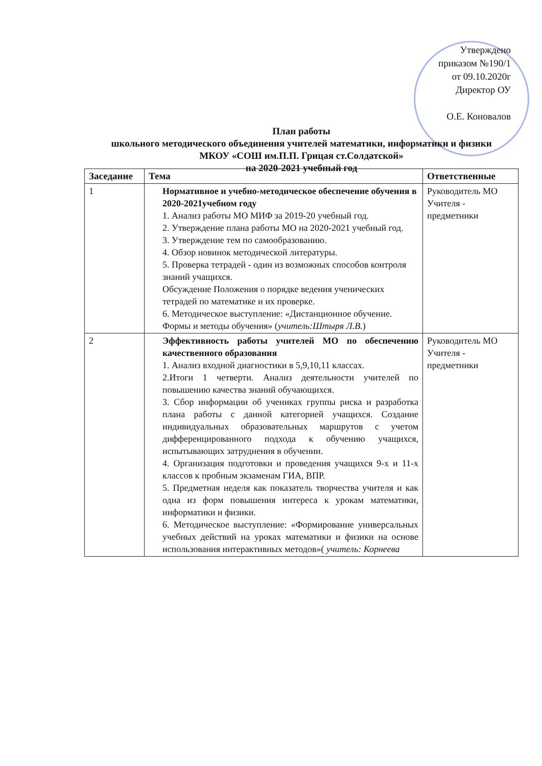Утверждено
приказом №190/1
от 09.10.2020г
Директор ОУ
О.Е. Коновалов
План работы
школьного методического объединения учителей математики, информатики и физики МКОУ «СОШ им.П.П. Грицая ст.Солдатской»
на 2020-2021 учебный год
| Заседание | Тема | Ответственные |
| --- | --- | --- |
| 1 | Нормативное и учебно-методическое обеспечение обучения в 2020-2021учебном году 1. Анализ работы МО МИФ за 2019-20 учебный год. 2. Утверждение плана работы МО на 2020-2021 учебный год. 3. Утверждение тем по самообразованию. 4. Обзор новинок методической литературы. 5. Проверка тетрадей - один из возможных способов контроля знаний учащихся. Обсуждение Положения о порядке ведения ученических тетрадей по математике и их проверке. 6. Методическое выступление: «Дистанционное обучение. Формы и методы обучения» ( учитель:Штыря Л.В. ) | Руководитель МО Учителя - предметники |
| 2 | Эффективность работы учителей МО по обеспечению качественного образования 1. Анализ входной диагностики в 5,9,10,11 классах. 2.Итоги 1 четверти. Анализ деятельности учителей по повышению качества знаний обучающихся. 3. Сбор информации об учениках группы риска и разработка плана работы с данной категорией учащихся. Создание индивидуальных образовательных маршрутов с учетом дифференцированного подхода к обучению учащихся, испытывающих затруднения в обучении. 4. Организация подготовки и проведения учащихся 9-х и 11-х классов к пробным экзаменам ГИА, ВПР. 5. Предметная неделя как показатель творчества учителя и как одна из форм повышения интереса к урокам математики, информатики и физики. 6. Методическое выступление: «Формирование универсальных учебных действий на уроках математики и физики на основе использования интерактивных методов»( учитель: Корнеева | Руководитель МО Учителя - предметники |